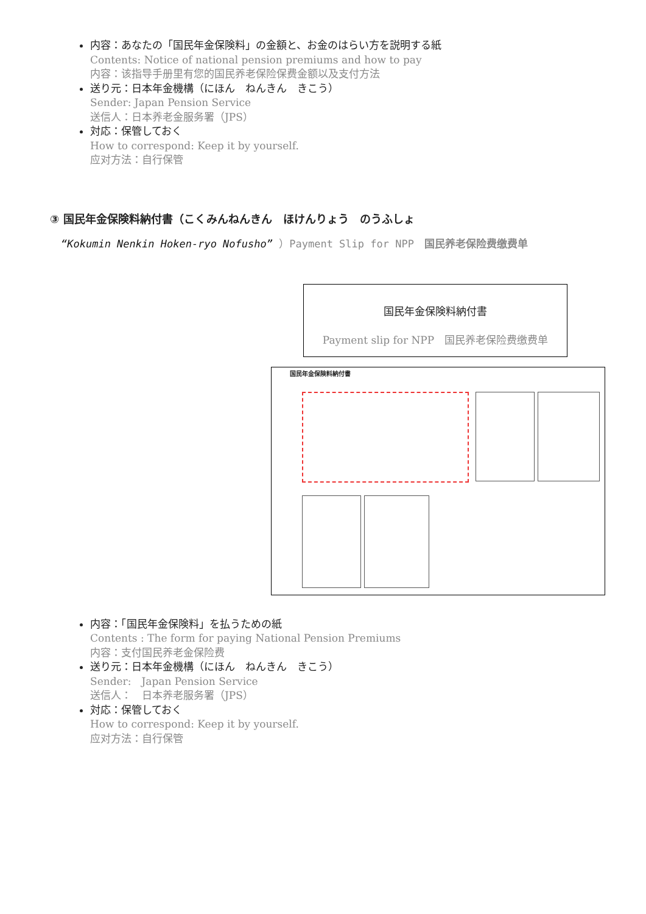内容：あなたの「国民年金保険料」の金額と、お金のはらい方を説明する紙
Contents: Notice of national pension premiums and how to pay
内容：该指导手册里有您的国民养老保险保费金额以及支付方法
送り元：日本年金機構（にほん　ねんきん　きこう）
Sender: Japan Pension Service
送信人：日本养老金服务署（JPS）
対応：保管しておく
How to correspond: Keep it by yourself.
应对方法：自行保管
③ 国民年金保険料納付書（こくみんねんきん　ほけんりょう　のうふしょ
“Kokumin Nenkin Hoken-ryo Nofusho” ）Payment Slip for NPP　国民养老保险费缴费单
国民年金保険料納付書
Payment slip for NPP　国民养老保险费缴费单
国民年金保険料納付書
内容：「国民年金保険料」を払うための紙
Contents : The form for paying National Pension Premiums
内容：支付国民养老金保险费
送り元：日本年金機構（にほん　ねんきん　きこう）
Sender:　Japan Pension Service
送信人：　日本养老服务署（JPS）
対応：保管しておく
How to correspond: Keep it by yourself.
应对方法：自行保管